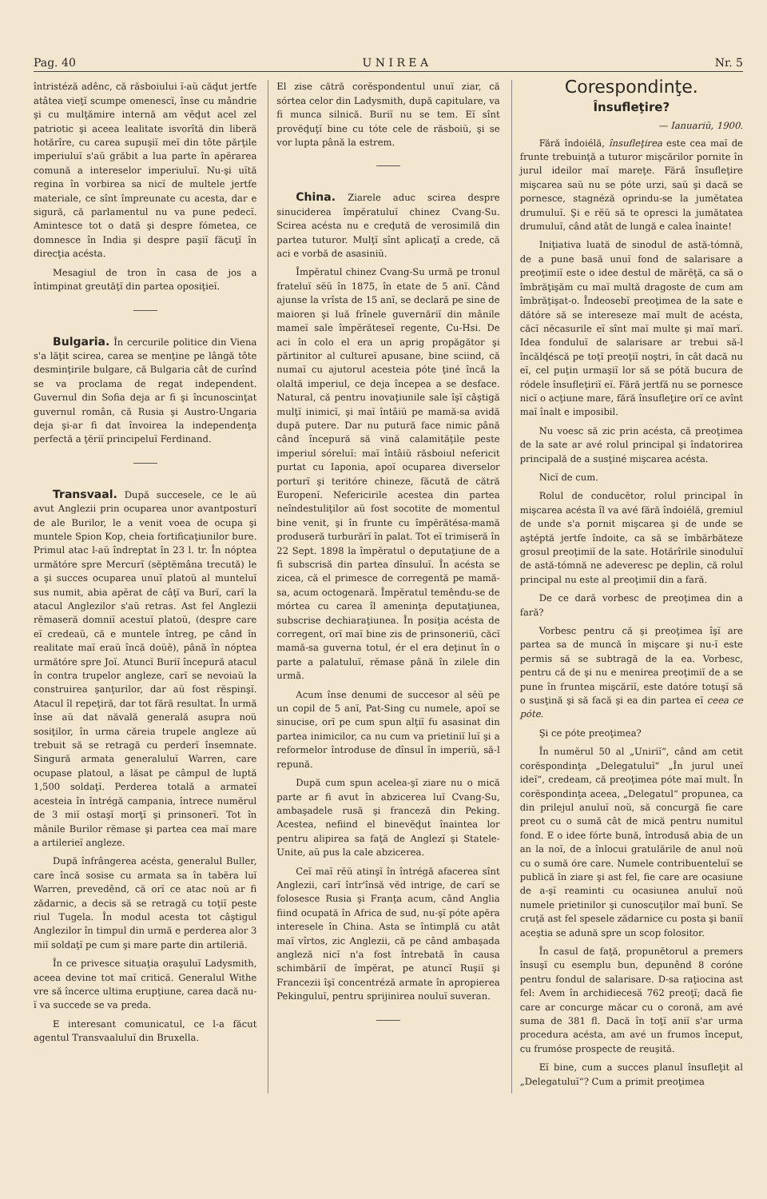Pag. 40 U N I R E A Nr. 5
întristéză adênc, că răsboiului ĭ-aŭ căḑut jertfe atâtea vieţĭ scumpe omenescĭ, înse cu mândrie şi cu mulţămire internă am vĕḑut acel zel patriotic şi aceea lealitate isvorîtă din liberă hotărîre, cu carea supuşiĭ meĭ din tôte părţile imperiuluĭ s'aŭ grăbit a lua parte în apĕrarea comună a intereselor imperiuluĭ. Nu-şi uĭtă regina în vorbirea sa nicĭ de multele jertfe materiale, ce sînt împreunate cu acesta, dar e sigură, că parlamentul nu va pune pedecĭ. Amintesce tot o dată şi despre fómetea, ce domnesce în India şi despre paşiĭ făcuţĭ în direcţia acésta.
Mesagiul de tron în casa de jos a întimpinat greutăţĭ din partea oposiţieĭ.
Bulgaria. În cercurile politice din Viena s'a lăţit scirea, carea se menţine pe lângă tôte desminţirile bulgare, că Bulgaria cât de curînd se va proclama de regat independent. Guvernul din Sofia deja ar fi şi încunoscinţat guvernul român, că Rusia şi Austro-Ungaria deja şi-ar fi dat învoirea la independenţa perfectă a ţĕriĭ principeluĭ Ferdinand.
Transvaal. După succesele, ce le aŭ avut Anglezii prin ocuparea unor avantposturĭ de ale Burilor, le a venit voea de ocupa şi muntele Spion Kop, cheia fortificaţiunilor bure. Primul atac l-aŭ îndreptat în 23 l. tr. În nóptea următóre spre Mercurĭ (sĕptĕmâna trecută) le a şi succes ocuparea unuĭ platoŭ al munteluĭ sus numit, abia apĕrat de câţĭ va Burĭ, carĭ la atacul Anglezilor s'aŭ retras. Ast fel Anglezii rĕmaseră domniĭ acestuĭ platoŭ, (despre care eĭ credeaŭ, că e muntele întreg, pe când în realitate maĭ eraŭ încă doŭĕ), până în nóptea următóre spre Joĭ. Atuncĭ Buriĭ începură atacul în contra trupelor angleze, carĭ se nevoiaŭ la construirea şanţurilor, dar aŭ fost rĕspinşĭ. Atacul îl repeţiră, dar tot fără resultat. În urmă înse aŭ dat năvală generală asupra noŭ sosiţilor, în urma căreia trupele angleze aŭ trebuit să se retragă cu perderĭ însemnate. Singură armata generaluluĭ Warren, care ocupase platoul, a lăsat pe câmpul de luptă 1,500 soldaţĭ. Perderea totală a armateĭ acesteia în întrégă campania, întrece numĕrul de 3 miĭ ostaşĭ morţĭ şi prinsonerĭ. Tot în mânile Burilor rĕmase şi partea cea maĭ mare a artilerieĭ angleze.
După înfrângerea acésta, generalul Buller, care încă sosise cu armata sa în tabĕra luĭ Warren, prevedênd, că orĭ ce atac noŭ ar fi zădarnic, a decis să se retragă cu toţiĭ peste riul Tugela. În modul acesta tot câştigul Anglezilor în timpul din urmă e perderea alor 3 miĭ soldaţĭ pe cum şi mare parte din artileriă.
În ce privesce situaţia oraşuluĭ Ladysmith, aceea devine tot maĭ critică. Generalul Withe vre să încerce ultima erupţiune, carea dacă nu-ĭ va succede se va preda.
E interesant comunicatul, ce l-a făcut agentul Transvaaluluĭ din Bruxella.
El zise cătră corĕspondentul unuĭ ziar, că sórtea celor din Ladysmith, după capitulare, va fi munca silnică. Buriĭ nu se tem. Eĭ sînt provĕḑuţĭ bine cu tóte cele de răsboiŭ, şi se vor lupta până la estrem.
China. Ziarele aduc scirea despre sinuciderea împĕratuluĭ chinez Cvang-Su. Scirea acésta nu e creḑută de verosimilă din partea tuturor. Mulţĭ sînt aplicaţĭ a crede, că aci e vorbă de asasiniŭ.
Împĕratul chinez Cvang-Su urmă pe tronul frateluĭ sĕŭ în 1875, în etate de 5 anĭ. Când ajunse la vrîsta de 15 anĭ, se declară pe sine de maioren şi luă frînele guvernăriĭ din mânile mameĭ sale împĕrăteseĭ regente, Cu-Hsi. De aci în colo el era un aprig propăgător şi părtinitor al cultureĭ apusane, bine sciind, că numaĭ cu ajutorul acesteia póte ţiné încă la olaltă imperiul, ce deja începea a se desface. Natural, că pentru inovaţiunile sale îşĭ câştigă mulţĭ inimicĭ, şi maĭ întâiŭ pe mamă-sa avidă după putere. Dar nu putură face nimic până când începură să vină calamităţile peste imperiul sóreluĭ: maĭ întâiŭ răsboiul nefericit purtat cu Iaponia, apoĭ ocuparea diverselor porturĭ şi teritóre chineze, făcută de cătră Europenĭ. Nefericirile acestea din partea neîndestuliţilor aŭ fost socotite de momentul bine venit, şi în frunte cu împĕrătésa-mamă produseră turburărĭ în palat. Tot eĭ trimiseră în 22 Sept. 1898 la împĕratul o deputaţiune de a fi subscrisă din partea dînsuluĭ. În acésta se zicea, că el primesce de corregentă pe mamă-sa, acum octogenară. Împĕratul temêndu-se de mórtea cu carea îl ameninţa deputaţiunea, subscrise dechiaraţiunea. În posiţia acésta de corregent, orĭ maĭ bine zis de prinsoneriŭ, căcĭ mamă-sa guverna totul, ér el era deţinut în o parte a palatuluĭ, rĕmase până în zilele din urmă.
Acum înse denumi de succesor al sĕŭ pe un copil de 5 anĭ, Pat-Sing cu numele, apoĭ se sinucise, orĭ pe cum spun alţiĭ fu asasinat din partea inimicilor, ca nu cum va prietiniĭ luĭ şi a reformelor întroduse de dînsul în imperiŭ, să-l repună.
După cum spun acelea-şĭ ziare nu o mică parte ar fi avut în abzicerea luĭ Cvang-Su, ambaşadele rusă şi franceză din Peking. Acestea, nefiind el binevĕḑut înaintea lor pentru alipirea sa faţă de Anglezĭ şi Statele-Unite, aŭ pus la cale abzicerea.
Ceĭ maĭ rĕŭ atinşĭ în întrégă afacerea sînt Anglezii, carĭ într'însă vĕd intrige, de carĭ se folosesce Rusia şi Franţa acum, când Anglia fiind ocupată în Africa de sud, nu-şĭ póte apĕra interesele în China. Asta se întimplă cu atât maĭ vîrtos, zic Anglezii, că pe când ambaşada angleză nicĭ n'a fost întrebată în causa schimbăriĭ de împĕrat, pe atuncĭ Ruşiĭ şi Francezii îşĭ concentréză armate în apropierea Pekinguluĭ, pentru sprijinirea nouluĭ suveran.
Corespondinţe.
Însufleţire?
— Ianuariŭ, 1900.
Fără îndoiélă, însufleţirea este cea maĭ de frunte trebuinţă a tuturor mişcărilor pornite în jurul ideilor maĭ mareţe. Fără însufleţire mişcarea saŭ nu se póte urzi, saŭ şi dacă se pornesce, stagnéză oprindu-se la jumĕtatea drumuluĭ. Şi e rĕŭ să te opresci la jumătatea drumuluĭ, când atât de lungă e calea înainte!
Iniţiativa luată de sinodul de astă-tómnă, de a pune basă unuĭ fond de salarisare a preoţimiĭ este o idee destul de mărĕţă, ca să o îmbrăţişăm cu maĭ multă dragoste de cum am îmbrăţişat-o. Îndeosebĭ preoţimea de la sate e dătóre să se intereseze maĭ mult de acésta, căcĭ nĕcasurile eĭ sînt maĭ multe şi maĭ marĭ. Idea fonduluĭ de salarisare ar trebui să-l încălḑéscă pe toţĭ preoţiĭ noştri, în cât dacă nu eĭ, cel puţin urmaşiĭ lor să se pótă bucura de ródele însufleţiriĭ eĭ. Fără jertfă nu se pornesce nicĭ o acţiune mare, fără însufleţire orĭ ce avînt maĭ înalt e imposibil.
Nu voesc să zic prin acésta, că preoţimea de la sate ar avé rolul principal şi îndatorirea principală de a susţiné mişcarea acésta.
Nicĭ de cum.
Rolul de conducĕtor, rolul principal în mişcarea acésta îl va avé fără îndoiélă, gremiul de unde s'a pornit mişcarea şi de unde se aştéptă jertfe îndoite, ca să se îmbărbăteze grosul preoţimiĭ de la sate. Hotărîrile sinoduluĭ de astă-tómnă ne adeveresc pe deplin, că rolul principal nu este al preoţimiĭ din a fară.
De ce dară vorbesc de preoţimea din a fară?
Vorbesc pentru că şi preoţimea îşĭ are partea sa de muncă în mişcare şi nu-ĭ este permis să se subtragă de la ea. Vorbesc, pentru că de şi nu e menirea preoţimiĭ de a se pune în fruntea mişcăriĭ, este datóre totuşĭ să o susţină şi să facă şi ea din partea eĭ ceea ce póte.
Şi ce póte preoţimea?
În numĕrul 50 al „Uniriĭ“, când am cetit corĕspondinţa „Delegatuluĭ“ „În jurul uneĭ ideĭ“, credeam, că preoţimea póte maĭ mult. În corĕspondinţa aceea, „Delegatul“ propunea, ca din prilejul anuluĭ noŭ, să concurgă fie care preot cu o sumă cât de mică pentru numitul fond. E o idee fórte bună, întrodusă abia de un an la noĭ, de a înlocui gratulările de anul noŭ cu o sumă óre care. Numele contribuenteluĭ se publică în ziare şi ast fel, fie care are ocasiune de a-şĭ reaminti cu ocasiunea anuluĭ noŭ numele prietinilor şi cunoscuţilor maĭ bunĭ. Se cruţă ast fel spesele zădarnice cu posta şi baniĭ aceştia se adună spre un scop folositor.
În casul de faţă, propunĕtorul a premers însuşĭ cu esemplu bun, depunênd 8 coróne pentru fondul de salarisare. D-sa raţiocina ast fel: Avem în archidiecesă 762 preoţĭ; dacă fie care ar concurge măcar cu o coronă, am avé suma de 381 fl. Dacă în toţĭ aniĭ s'ar urma procedura acésta, am avé un frumos început, cu frumóse prospecte de reuşită.
Eĭ bine, cum a succes planul însufleţit al „Delegatuluĭ“? Cum a primit preoţimea